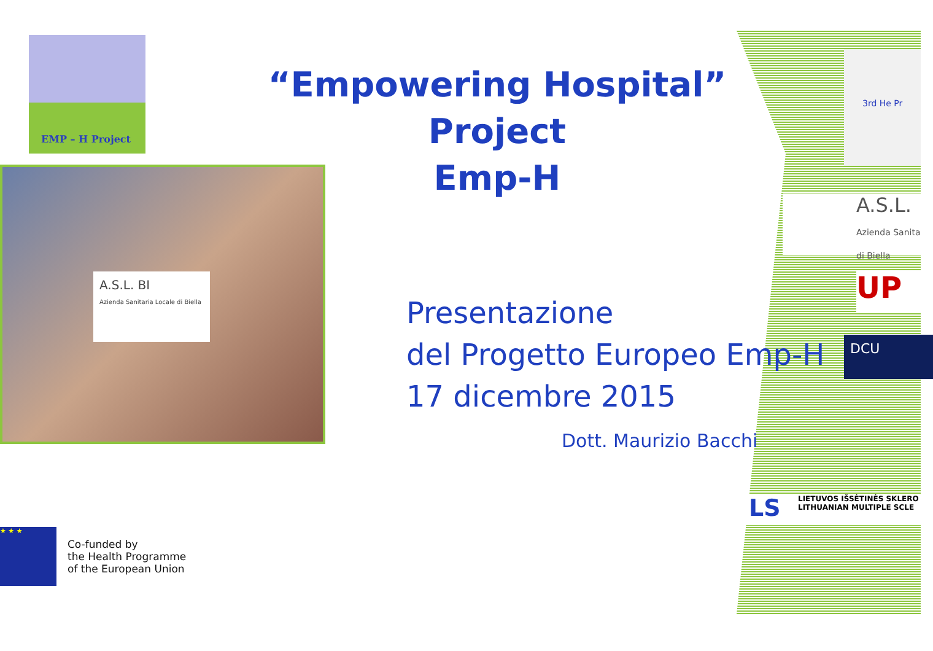EMP – H Project
“Empowering Hospital” Project
Emp-H
A.S.L. BI
Azienda Sanitaria Locale di Biella
Presentazione
del Progetto Europeo Emp-H
17 dicembre 2015
Dott. Maurizio Bacchi
★ ★ ★
Co-funded by
the Health Programme
of the European Union
3rd He Pr
A.S.L.
Azienda Sanita di Biella
UP
DCU
LS LIETUVOS IŠSĖTINĖS SKLERO
LITHUANIAN MULTIPLE SCLE